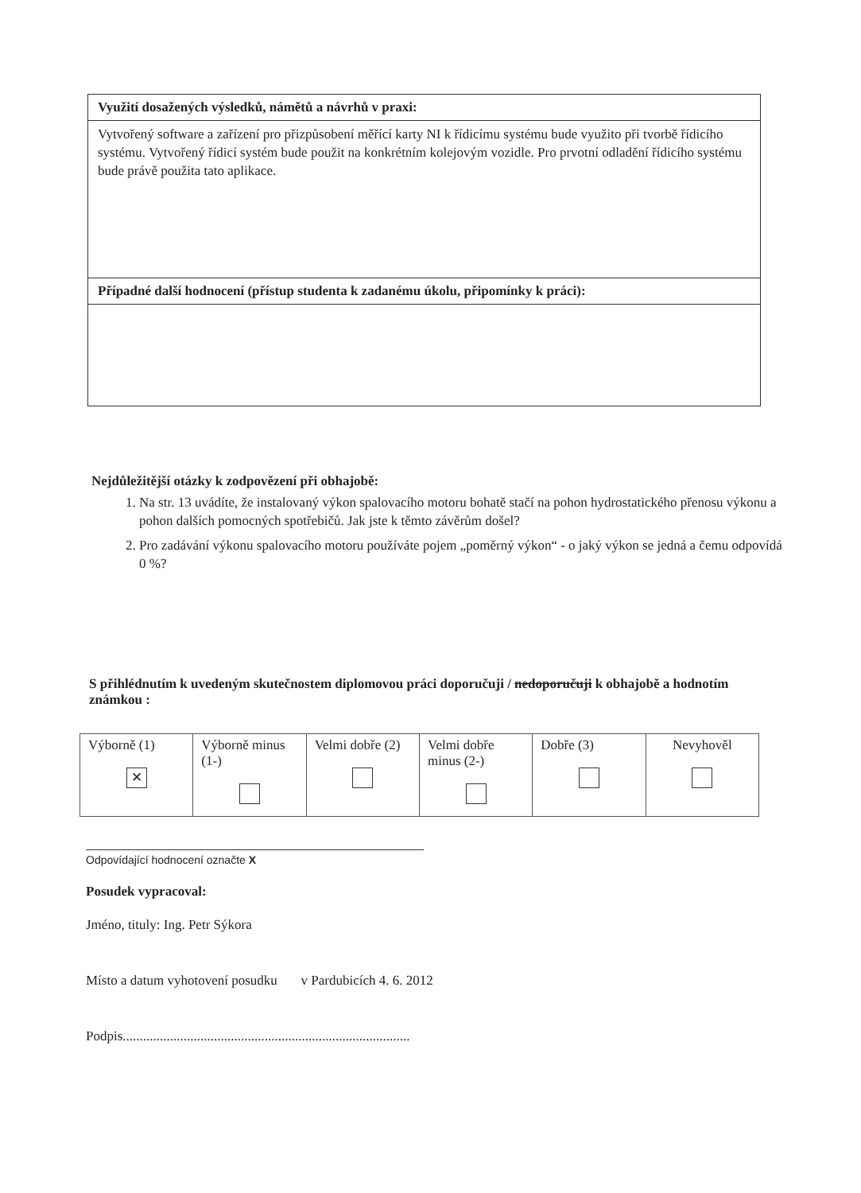Využití dosažených výsledků, námětů a návrhů v praxi:
Vytvořený software a zařízení pro přizpůsobení měřící karty NI k řídicímu systému bude využito při tvorbě řídicího systému. Vytvořený řídicí systém bude použit na konkrétním kolejovým vozidle. Pro prvotní odladění řídicího systému bude právě použita tato aplikace.
Případné další hodnocení (přístup studenta k zadanému úkolu, připomínky k práci):
Nejdůležitější otázky k zodpovězení při obhajobě:
1. Na str. 13 uvádíte, že instalovaný výkon spalovacího motoru bohatě stačí na pohon hydrostatického přenosu výkonu a pohon dalších pomocných spotřebičů. Jak jste k těmto závěrům došel?
2. Pro zadávání výkonu spalovacího motoru používáte pojem „poměrný výkon“ - o jaký výkon se jedná a čemu odpovídá 0 %?
S přihlédnutím k uvedeným skutečnostem diplomovou práci doporučuji / nedoporučuji k obhajobě a hodnotím známkou :
| Výborně (1) ✕ | Výborně minus (1-) | Velmi dobře (2) | Velmi dobře minus (2-) | Dobře (3) | Nevyhověl |
Odpovídající hodnocení označte X
Posudek vypracoval:
Jméno, tituly: Ing. Petr Sýkora
Místo a datum vyhotovení posudku v Pardubicích 4. 6. 2012
Podpis.....................................................................................